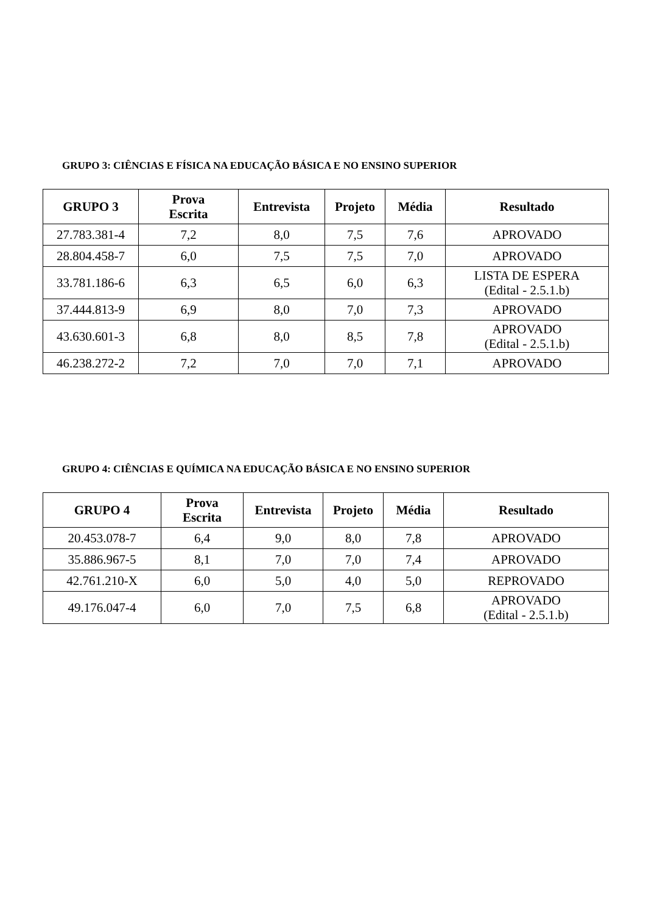GRUPO 3: CIÊNCIAS E FÍSICA NA EDUCAÇÃO BÁSICA E NO ENSINO SUPERIOR
| GRUPO 3 | Prova Escrita | Entrevista | Projeto | Média | Resultado |
| --- | --- | --- | --- | --- | --- |
| 27.783.381-4 | 7,2 | 8,0 | 7,5 | 7,6 | APROVADO |
| 28.804.458-7 | 6,0 | 7,5 | 7,5 | 7,0 | APROVADO |
| 33.781.186-6 | 6,3 | 6,5 | 6,0 | 6,3 | LISTA DE ESPERA (Edital - 2.5.1.b) |
| 37.444.813-9 | 6,9 | 8,0 | 7,0 | 7,3 | APROVADO |
| 43.630.601-3 | 6,8 | 8,0 | 8,5 | 7,8 | APROVADO (Edital - 2.5.1.b) |
| 46.238.272-2 | 7,2 | 7,0 | 7,0 | 7,1 | APROVADO |
GRUPO 4: CIÊNCIAS E QUÍMICA NA EDUCAÇÃO BÁSICA E NO ENSINO SUPERIOR
| GRUPO 4 | Prova Escrita | Entrevista | Projeto | Média | Resultado |
| --- | --- | --- | --- | --- | --- |
| 20.453.078-7 | 6,4 | 9,0 | 8,0 | 7,8 | APROVADO |
| 35.886.967-5 | 8,1 | 7,0 | 7,0 | 7,4 | APROVADO |
| 42.761.210-X | 6,0 | 5,0 | 4,0 | 5,0 | REPROVADO |
| 49.176.047-4 | 6,0 | 7,0 | 7,5 | 6,8 | APROVADO (Edital - 2.5.1.b) |